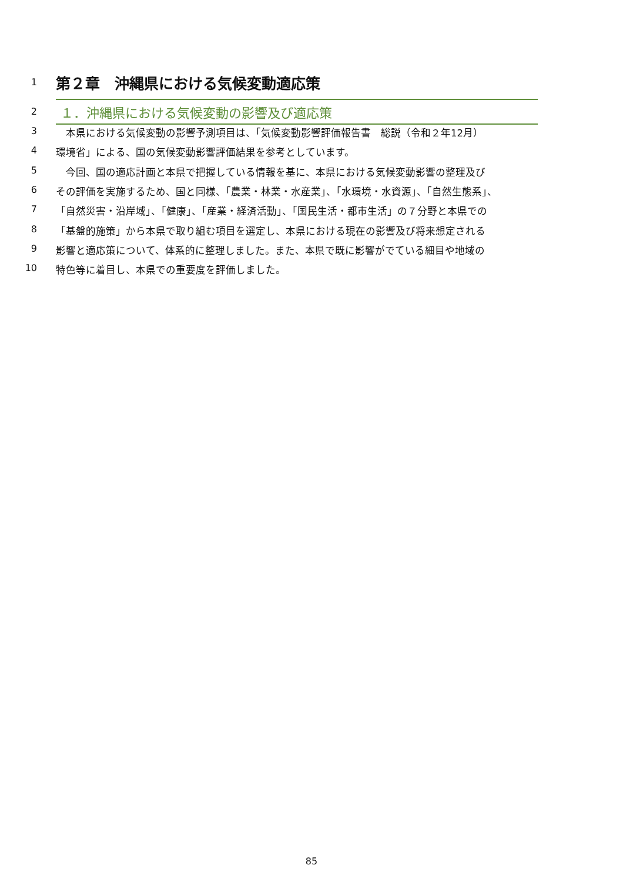1
第２章　沖縄県における気候変動適応策
2
１．沖縄県における気候変動の影響及び適応策
3 　本県における気候変動の影響予測項目は、「気候変動影響評価報告書　総説（令和２年12月）
4 環境省」による、国の気候変動影響評価結果を参考としています。
5 　今回、国の適応計画と本県で把握している情報を基に、本県における気候変動影響の整理及び
6 その評価を実施するため、国と同様、「農業・林業・水産業」、「水環境・水資源」、「自然生態系」、
7 「自然災害・沿岸域」、「健康」、「産業・経済活動」、「国民生活・都市生活」の７分野と本県での
8 「基盤的施策」から本県で取り組む項目を選定し、本県における現在の影響及び将来想定される
9 影響と適応策について、体系的に整理しました。また、本県で既に影響がでている細目や地域の
10 特色等に着目し、本県での重要度を評価しました。
85